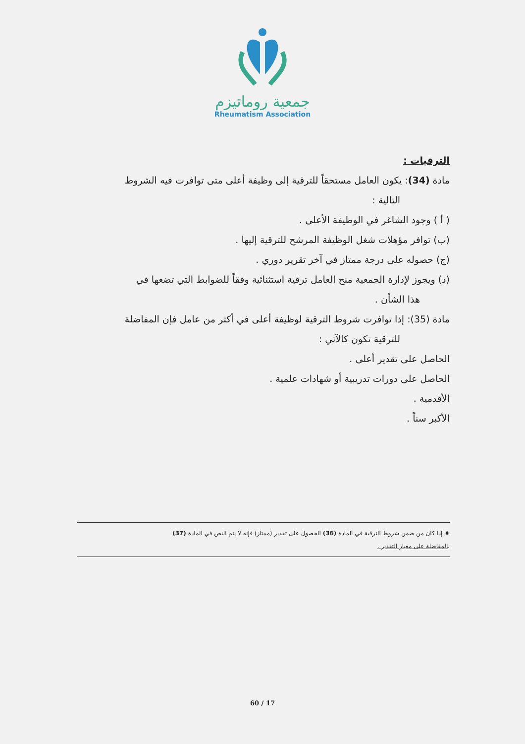جمعية روماتيزم
Rheumatism Association
الترقيات :
مادة (34): يكون العامل مستحقاً للترقية إلى وظيفة أعلى متى توافرت فيه الشروط
التالية :
( أ ) وجود الشاغر في الوظيفة الأعلى .
(ب) توافر مؤهلات شغل الوظيفة المرشح للترقية إليها .
(ج) حصوله على درجة ممتاز في آخر تقرير دوري .
(د) ويجوز لإدارة الجمعية منح العامل ترقية استثنائية وفقاً للضوابط التي تضعها في
هذا الشأن .
مادة (35): إذا توافرت شروط الترقية لوظيفة أعلى في أكثر من عامل فإن المفاضلة
للترقية تكون كالآتي :
الحاصل على تقدير أعلى .
الحاصل على دورات تدريبية أو شهادات علمية .
الأقدمية .
الأكبر سناً .
♦ إذا كان من ضمن شروط الترقية في المادة (36) الحصول على تقدير (ممتاز) فإنه لا يتم النص في المادة (37)
بالمفاضلة على معيار التقدير .
60 / 17